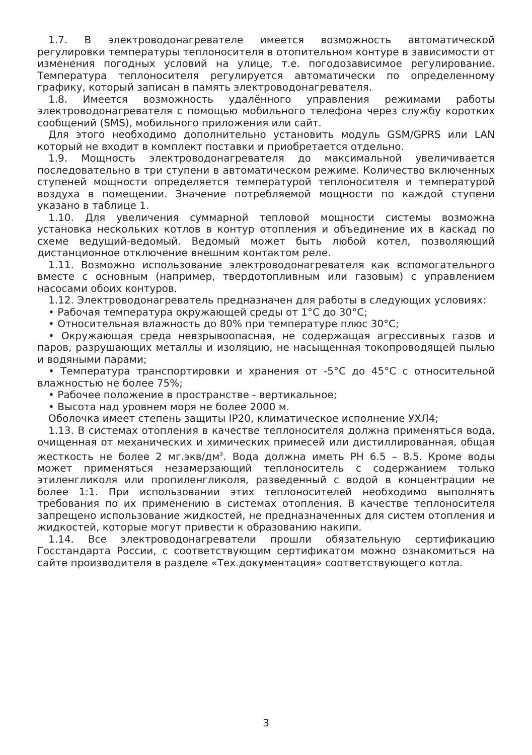1.7. В электроводонагревателе имеется возможность автоматической регулировки температуры теплоносителя в отопительном контуре в зависимости от изменения погодных условий на улице, т.е. погодозависимое регулирование. Температура теплоносителя регулируется автоматически по определенному графику, который записан в память электроводонагревателя.
1.8. Имеется возможность удалённого управления режимами работы электроводонагревателя с помощью мобильного телефона через службу коротких сообщений (SMS), мобильного приложения или сайт.
Для этого необходимо дополнительно установить модуль GSM/GPRS или LAN который не входит в комплект поставки и приобретается отдельно.
1.9. Мощность электроводонагревателя до максимальной увеличивается последовательно в три ступени в автоматическом режиме. Количество включенных ступеней мощности определяется температурой теплоносителя и температурой воздуха в помещении. Значение потребляемой мощности по каждой ступени указано в таблице 1.
1.10. Для увеличения суммарной тепловой мощности системы возможна установка нескольких котлов в контур отопления и объединение их в каскад по схеме ведущий-ведомый. Ведомый может быть любой котел, позволяющий дистанционное отключение внешним контактом реле.
1.11. Возможно использование электроводонагревателя как вспомогательного вместе с основным (например, твердотопливным или газовым) с управлением насосами обоих контуров.
1.12. Электроводонагреватель предназначен для работы в следующих условиях:
• Рабочая температура окружающей среды от 1°С до 30°С;
• Относительная влажность до 80% при температуре плюс 30°С;
• Окружающая среда невзрывоопасная, не содержащая агрессивных газов и паров, разрушающих металлы и изоляцию, не насыщенная токопроводящей пылью и водяными парами;
• Температура транспортировки и хранения от -5°С до 45°С с относительной влажностью не более 75%;
• Рабочее положение в пространстве - вертикальное;
• Высота над уровнем моря не более 2000 м.
Оболочка имеет степень защиты IP20, климатическое исполнение УХЛ4;
1.13. В системах отопления в качестве теплоносителя должна применяться вода, очищенная от механических и химических примесей или дистиллированная, общая жесткость не более 2 мг.экв/дм<sup>3</sup>. Вода должна иметь PH 6.5 – 8.5. Кроме воды может применяться незамерзающий теплоноситель с содержанием только этиленгликоля или пропиленгликоля, разведенный с водой в концентрации не более 1:1. При использовании этих теплоносителей необходимо выполнять требования по их применению в системах отопления. В качестве теплоносителя запрещено использование жидкостей, не предназначенных для систем отопления и жидкостей, которые могут привести к образованию накипи.
1.14. Все электроводонагреватели прошли обязательную сертификацию Госстандарта России, с соответствующим сертификатом можно ознакомиться на сайте производителя в разделе «Тех.документация» соответствующего котла.
3